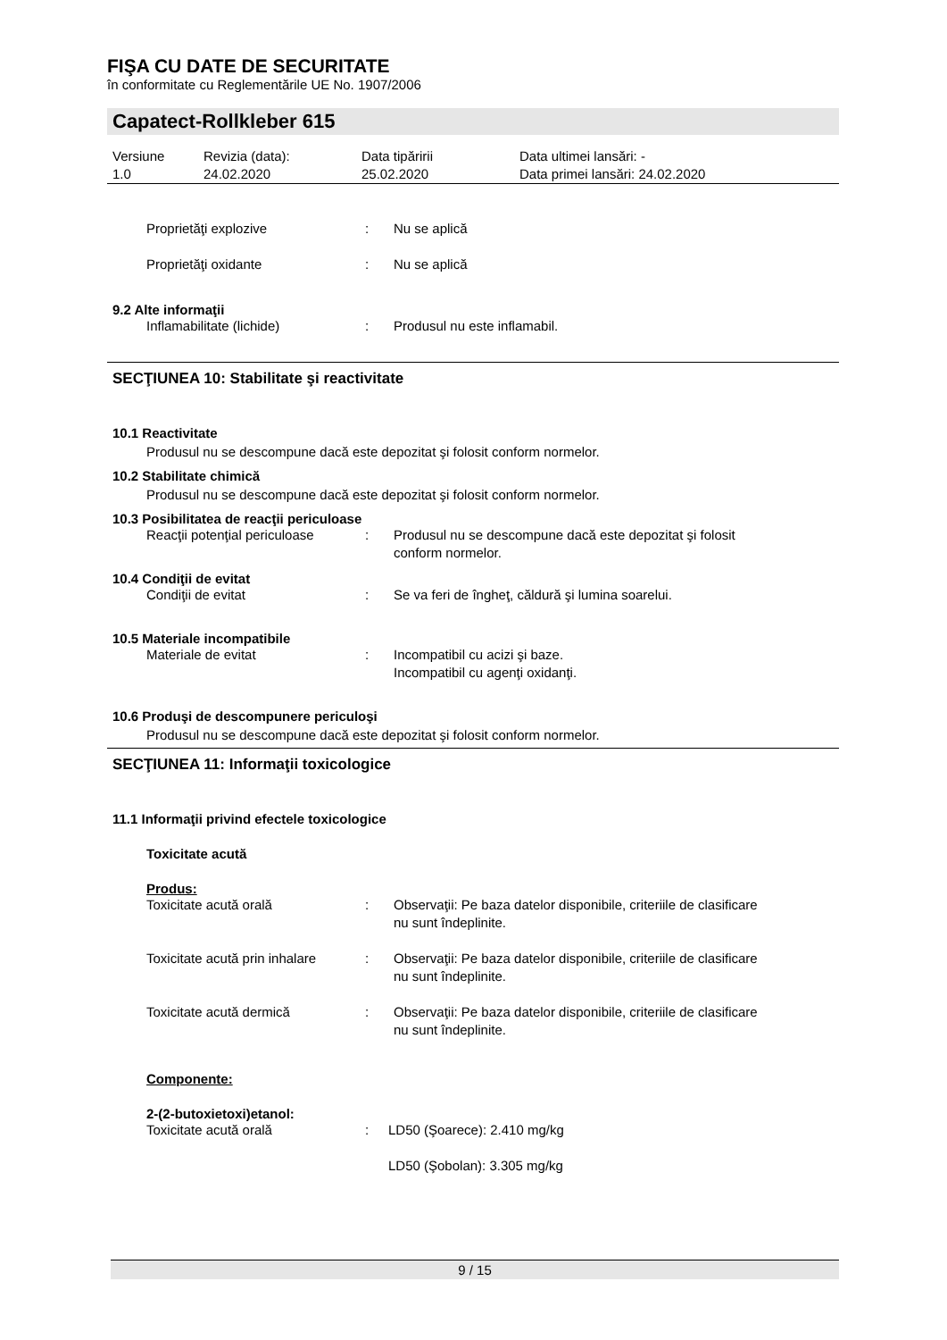FIŞA CU DATE DE SECURITATE
în conformitate cu Reglementările UE No. 1907/2006
Capatect-Rollkleber 615
| Versiune 1.0 | Revizia (data): 24.02.2020 | Data tipăririi 25.02.2020 | Data ultimei lansări: - Data primei lansări: 24.02.2020 |
| Proprietăţi explozive | : | Nu se aplică |
| Proprietăţi oxidante | : | Nu se aplică |
9.2 Alte informaţii
| Inflamabilitate (lichide) | : | Produsul nu este inflamabil. |
SECŢIUNEA 10: Stabilitate şi reactivitate
10.1 Reactivitate
Produsul nu se descompune dacă este depozitat şi folosit conform normelor.
10.2 Stabilitate chimică
Produsul nu se descompune dacă este depozitat şi folosit conform normelor.
10.3 Posibilitatea de reacţii periculoase
| Reacţii potenţial periculoase | : | Produsul nu se descompune dacă este depozitat şi folosit conform normelor. |
10.4 Condiţii de evitat
| Condiţii de evitat | : | Se va feri de îngheţ, căldură şi lumina soarelui. |
10.5 Materiale incompatibile
| Materiale de evitat | : | Incompatibil cu acizi şi baze. Incompatibil cu agenţi oxidanţi. |
10.6 Produşi de descompunere periculoşi
Produsul nu se descompune dacă este depozitat şi folosit conform normelor.
SECŢIUNEA 11: Informaţii toxicologice
11.1 Informaţii privind efectele toxicologice
Toxicitate acută
Produs:
| Toxicitate acută orală | : | Observaţii: Pe baza datelor disponibile, criteriile de clasificare nu sunt îndeplinite. |
| Toxicitate acută prin inhalare | : | Observaţii: Pe baza datelor disponibile, criteriile de clasificare nu sunt îndeplinite. |
| Toxicitate acută dermică | : | Observaţii: Pe baza datelor disponibile, criteriile de clasificare nu sunt îndeplinite. |
Componente:
2-(2-butoxietoxi)etanol:
| Toxicitate acută orală | : | LD50 (Şoarece): 2.410 mg/kg |
| | | LD50 (Şobolan): 3.305 mg/kg |
9 / 15